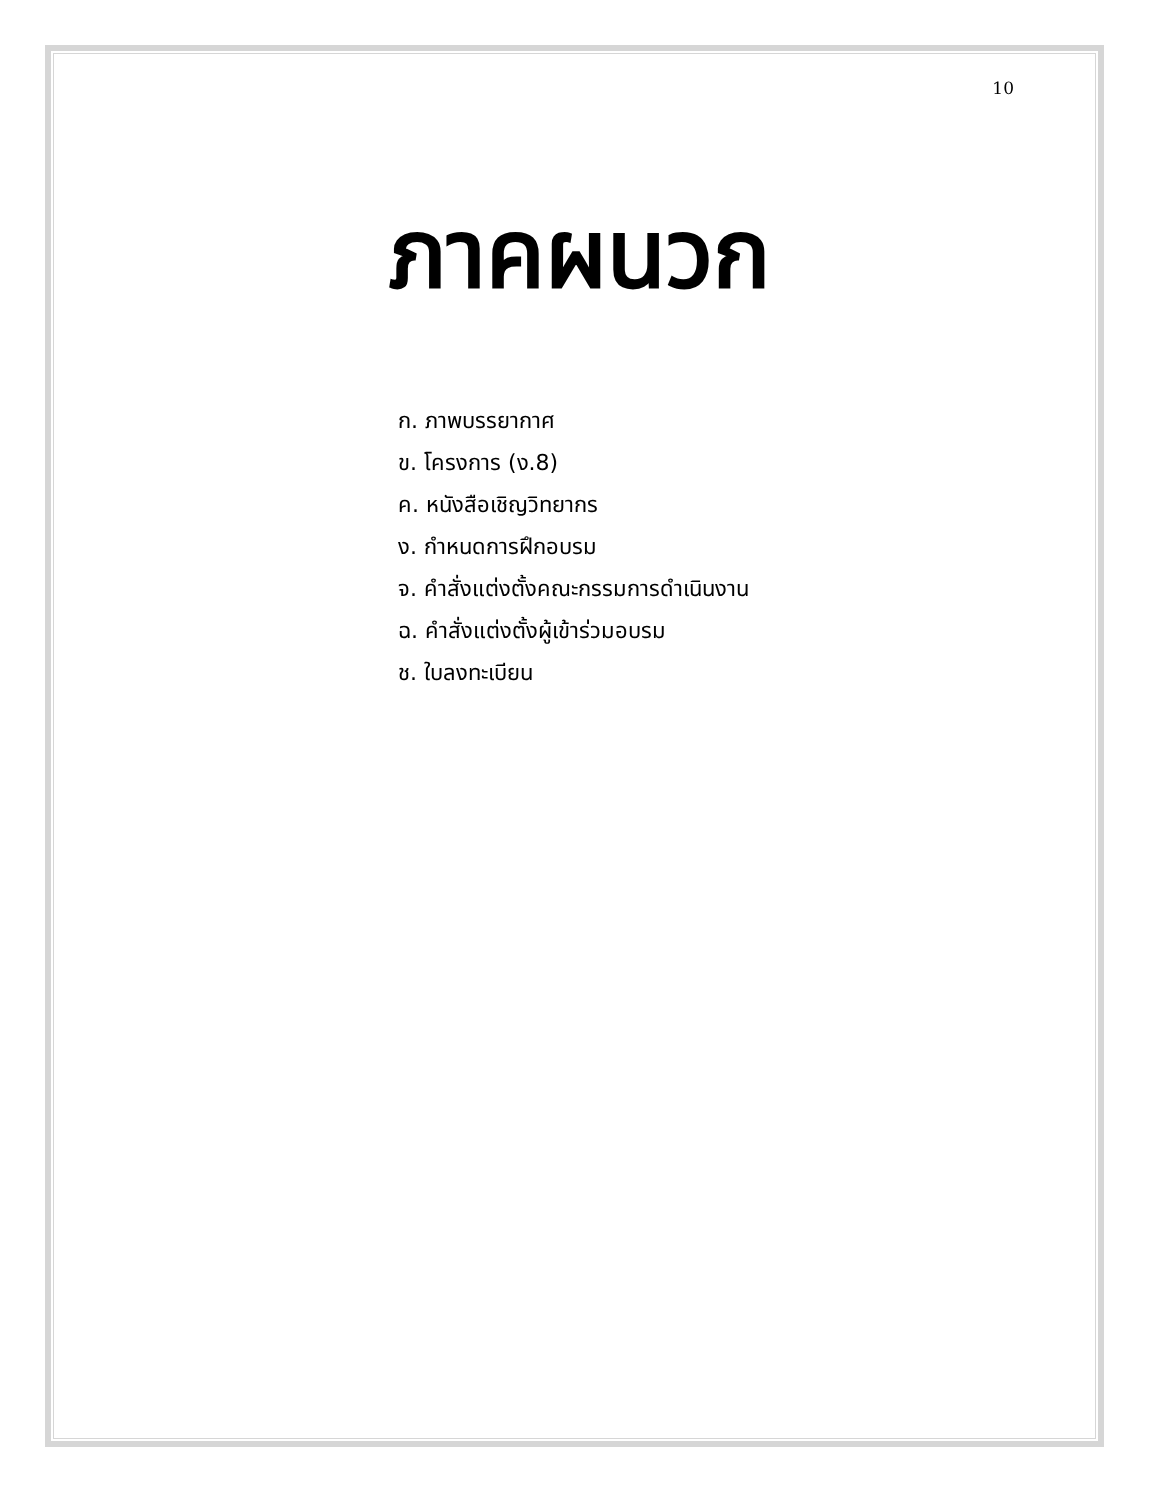10
ภาคผนวก
ก. ภาพบรรยากาศ
ข. โครงการ (ง.8)
ค. หนังสือเชิญวิทยากร
ง. กำหนดการฝึกอบรม
จ. คำสั่งแต่งตั้งคณะกรรมการดำเนินงาน
ฉ. คำสั่งแต่งตั้งผู้เข้าร่วมอบรม
ช. ใบลงทะเบียน